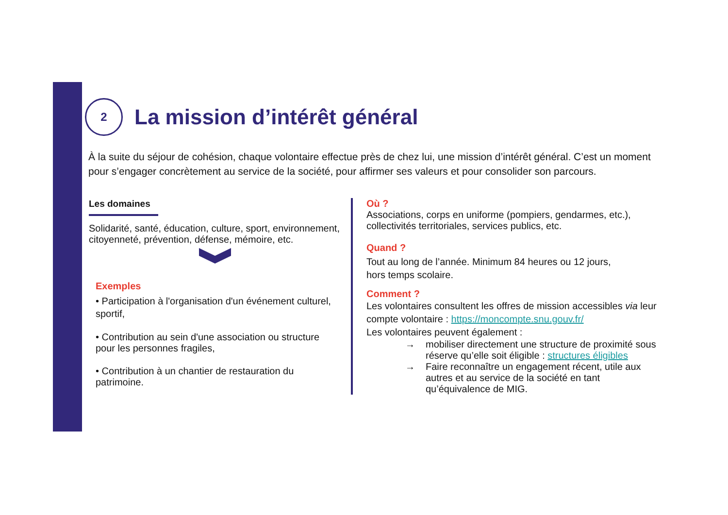2
La mission d’intérêt général
À la suite du séjour de cohésion, chaque volontaire effectue près de chez lui, une mission d’intérêt général. C’est un moment pour s’engager concrètement au service de la société, pour affirmer ses valeurs et pour consolider son parcours.
Les domaines
Solidarité, santé, éducation, culture, sport, environnement, citoyenneté, prévention, défense, mémoire, etc.
Exemples
• Participation à l'organisation d'un événement culturel, sportif,
• Contribution au sein d'une association ou structure pour les personnes fragiles,
• Contribution à un chantier de restauration du patrimoine.
Où ?
Associations, corps en uniforme (pompiers, gendarmes, etc.), collectivités territoriales, services publics, etc.
Quand ?
Tout au long de l’année. Minimum 84 heures ou 12 jours,
hors temps scolaire.
Comment ?
Les volontaires consultent les offres de mission accessibles via leur compte volontaire : https://moncompte.snu.gouv.fr/
Les volontaires peuvent également :
→ mobiliser directement une structure de proximité sous réserve qu’elle soit éligible : structures éligibles
→ Faire reconnaître un engagement récent, utile aux autres et au service de la société en tant qu’équivalence de MIG.